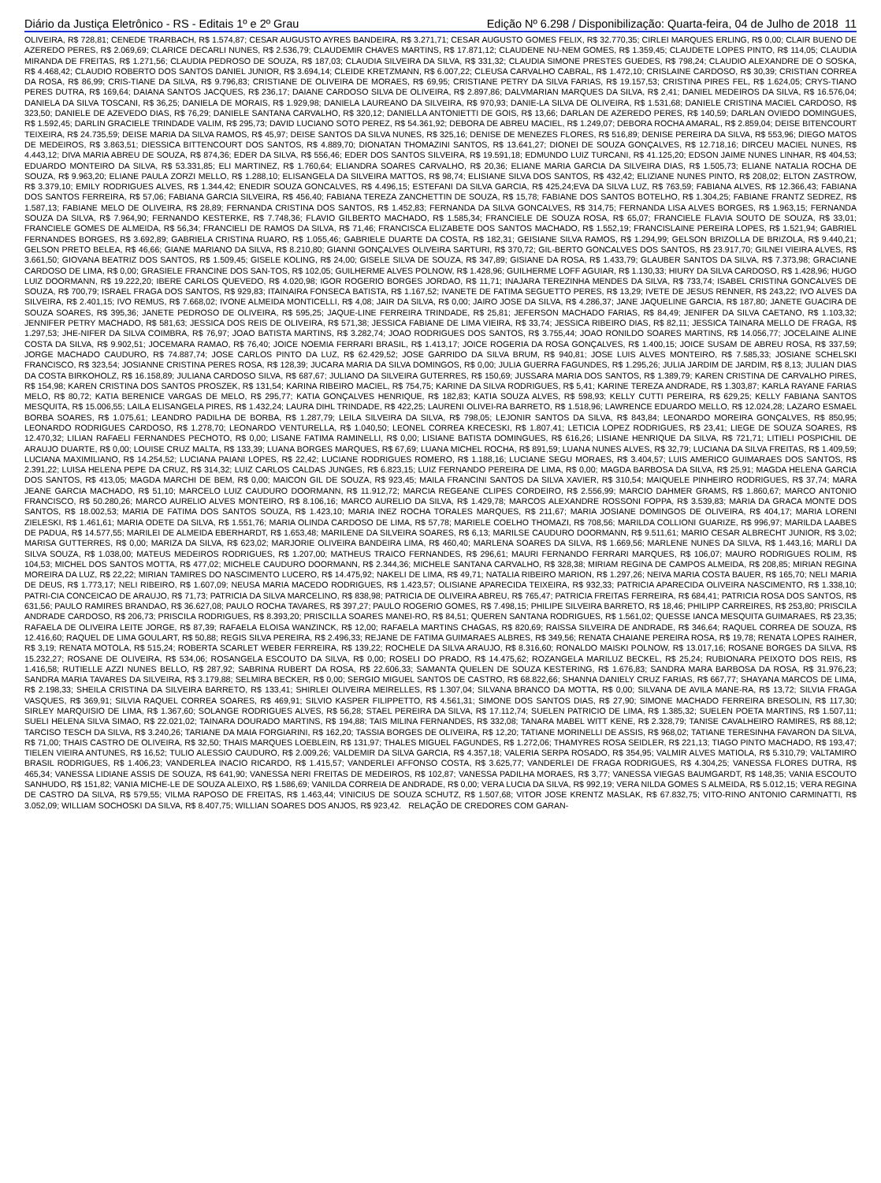Diário da Justiça Eletrônico - RS - Editais 1º e 2º Grau Edição Nº 6.298 / Disponibilização: Quarta-feira, 04 de Julho de 2018 11
OLIVEIRA, R$ 728,81; CENEDE TRARBACH, R$ 1.574,87; CESAR AUGUSTO AYRES BANDEIRA, R$ 3.271,71; CESAR AUGUSTO GOMES FELIX, R$ 32.770,35; CIRLEI MARQUES ERLING, R$ 0,00; CLAIR BUENO DE AZEREDO PERES, R$ 2.069,69; CLARICE DECARLI NUNES, R$ 2.536,79; CLAUDEMIR CHAVES MARTINS, R$ 17.871,12; CLAUDENE NU-NEM GOMES, R$ 1.359,45; CLAUDETE LOPES PINTO, R$ 114,05; CLAUDIA MIRANDA DE FREITAS, R$ 1.271,56; CLAUDIA PEDROSO DE SOUZA, R$ 187,03; CLAUDIA SILVEIRA DA SILVA, R$ 331,32; CLAUDIA SIMONE PRESTES GUEDES, R$ 798,24; CLAUDIO ALEXANDRE DE O SOSKA, R$ 4.468,42; CLAUDIO ROBERTO DOS SANTOS DANIEL JUNIOR, R$ 3.694,14; CLEIDE KRETZMANN, R$ 6.007,22; CLEUSA CARVALHO CABRAL, R$ 1.472,10; CRISLAINE CARDOSO, R$ 30,39; CRISTIAN CORREA DA ROSA, R$ 86,99; CRIS-TIANE DA SILVA, R$ 9.796,83; CRISTIANE DE OLIVEIRA DE MORAES, R$ 69,95; CRISTIANE PETRY DA SILVA FARIAS, R$ 19.157,53; CRISTINA PIRES FEL, R$ 1.624,05; CRYS-TIANO PERES DUTRA, R$ 169,64; DAIANA SANTOS JACQUES, R$ 236,17; DAIANE CARDOSO SILVA DE OLIVEIRA, R$ 2.897,86; DALVMARIAN MARQUES DA SILVA, R$ 2,41; DANIEL MEDEIROS DA SILVA, R$ 16.576,04; DANIELA DA SILVA TOSCANI, R$ 36,25; DANIELA DE MORAIS, R$ 1.929,98; DANIELA LAUREANO DA SILVEIRA, R$ 970,93; DANIE-LA SILVA DE OLIVEIRA, R$ 1.531,68; DANIELE CRISTINA MACIEL CARDOSO, R$ 323,50; DANIELE DE AZEVEDO DIAS, R$ 76,29; DANIELE SANTANA CARVALHO, R$ 320,12; DANIELLA ANTONIETTI DE GOIS, R$ 13,66; DARLAN DE AZEREDO PERES, R$ 140,59; DARLAN OVIEDO DOMINGUES, R$ 1.592,45; DARLIN GRACIELE TRINDADE VALIM, R$ 295,73; DAVID LUCIANO SOTO PEREZ, R$ 54.361,92; DEBORA DE ABREU MACIEL, R$ 1.249,07; DEBORA ROCHA AMARAL, R$ 2.859,04; DEISE BITENCOURT TEIXEIRA, R$ 24.735,59; DEISE MARIA DA SILVA RAMOS, R$ 45,97; DEISE SANTOS DA SILVA NUNES, R$ 325,16; DENISE DE MENEZES FLORES, R$ 516,89; DENISE PEREIRA DA SILVA, R$ 553,96; DIEGO MATOS DE MEDEIROS, R$ 3.863,51; DIESSICA BITTENCOURT DOS SANTOS, R$ 4.889,70; DIONATAN THOMAZINI SANTOS, R$ 13.641,27; DIONEI DE SOUZA GONÇALVES, R$ 12.718,16; DIRCEU MACIEL NUNES, R$ 4.443,12; DIVA MARIA ABREU DE SOUZA, R$ 874,36; EDER DA SILVA, R$ 556,46; EDER DOS SANTOS SILVEIRA, R$ 19.591,18; EDMUNDO LUIZ TURCANI, R$ 41.125,20; EDSON JAIME NUNES LINHAR, R$ 404,53; EDUARDO MONTEIRO DA SILVA, R$ 53.331,85; ELI MARTINEZ, R$ 1.760,64; ELIANDRA SOARES CARVALHO, R$ 20,36; ELIANE MARIA GARCIA DA SILVEIRA DIAS, R$ 1.505,73; ELIANE NATALIA ROCHA DE SOUZA, R$ 9.963,20; ELIANE PAULA ZORZI MELLO, R$ 1.288,10; ELISANGELA DA SILVEIRA MATTOS, R$ 98,74; ELISIANE SILVA DOS SANTOS, R$ 432,42; ELIZIANE NUNES PINTO, R$ 208,02; ELTON ZASTROW, R$ 3.379,10; EMILY RODRIGUES ALVES, R$ 1.344,42; ENEDIR SOUZA GONCALVES, R$ 4.496,15; ESTEFANI DA SILVA GARCIA, R$ 425,24;EVA DA SILVA LUZ, R$ 763,59; FABIANA ALVES, R$ 12.366,43; FABIANA DOS SANTOS FERREIRA, R$ 57,06; FABIANA GARCIA SILVEIRA, R$ 456,40; FABIANA TEREZA ZANCHETTIN DE SOUZA, R$ 15,78; FABIANE DOS SANTOS BOTELHO, R$ 1.304,25; FABIANE FRANTZ SEDREZ, R$ 1.587,13; FABIANE MELO DE OLIVEIRA, R$ 28,89; FERNANDA CRISTINA DOS SANTOS, R$ 1.452,83; FERNANDA DA SILVA GONCALVES, R$ 314,75; FERNANDA LISA ALVES BORGES, R$ 1.963,15; FERNANDA SOUZA DA SILVA, R$ 7.964,90; FERNANDO KESTERKE, R$ 7.748,36; FLAVIO GILBERTO MACHADO, R$ 1.585,34; FRANCIELE DE SOUZA ROSA, R$ 65,07; FRANCIELE FLAVIA SOUTO DE SOUZA, R$ 33,01; FRANCIELE GOMES DE ALMEIDA, R$ 56,34; FRANCIELI DE RAMOS DA SILVA, R$ 71,46; FRANCISCA ELIZABETE DOS SANTOS MACHADO, R$ 1.552,19; FRANCISLAINE PEREIRA LOPES, R$ 1.521,94; GABRIEL FERNANDES BORGES, R$ 3.692,89; GABRIELA CRISTINA RUARO, R$ 1.055,46; GABRIELE DUARTE DA COSTA, R$ 182,31; GEISIANE SILVA RAMOS, R$ 1.294,99; GELSON BRIZOLLA DE BRIZOLA, R$ 9.440,21; GELSON PRETO BELEA, R$ 46,66; GIANE MARIANO DA SILVA, R$ 8.210,80; GIANNI GONÇALVES OLIVEIRA SARTURI, R$ 370,72; GIL-BERTO GONCALVES DOS SANTOS, R$ 23.917,70; GILNEI VIEIRA ALVES, R$ 3.661,50; GIOVANA BEATRIZ DOS SANTOS, R$ 1.509,45; GISELE KOLING, R$ 24,00; GISELE SILVA DE SOUZA, R$ 347,89; GISIANE DA ROSA, R$ 1.433,79; GLAUBER SANTOS DA SILVA, R$ 7.373,98; GRACIANE CARDOSO DE LIMA, R$ 0,00; GRASIELE FRANCINE DOS SAN-TOS, R$ 102,05; GUILHERME ALVES POLNOW, R$ 1.428,96; GUILHERME LOFF AGUIAR, R$ 1.130,33; HIURY DA SILVA CARDOSO, R$ 1.428,96; HUGO LUIZ DOORMANN, R$ 19.222,20; IBERE CARLOS QUEVEDO, R$ 4.020,98; IGOR ROGERIO BORGES JORDAO, R$ 11,71; INAJARA TEREZINHA MENDES DA SILVA, R$ 733,74; ISABEL CRISTINA GONCALVES DE SOUZA, R$ 700,79; ISRAEL FRAGA DOS SANTOS, R$ 929,83; ITAINAIRA FONSECA BATISTA, R$ 1.167,52; IVANETE DE FATIMA SEGUETTO PERES, R$ 13,29; IVETE DE JESUS RENNER, R$ 243,22; IVO ALVES DA SILVEIRA, R$ 2.401,15; IVO REMUS, R$ 7.668,02; IVONE ALMEIDA MONTICELLI, R$ 4,08; JAIR DA SILVA, R$ 0,00; JAIRO JOSE DA SILVA, R$ 4.286,37; JANE JAQUELINE GARCIA, R$ 187,80; JANETE GUACIRA DE SOUZA SOARES, R$ 395,36; JANETE PEDROSO DE OLIVEIRA, R$ 595,25; JAQUE-LINE FERREIRA TRINDADE, R$ 25,81; JEFERSON MACHADO FARIAS, R$ 84,49; JENIFER DA SILVA CAETANO, R$ 1.103,32; JENNIFER PETRY MACHADO, R$ 581,63; JESSICA DOS REIS DE OLIVEIRA, R$ 571,38; JESSICA FABIANE DE LIMA VIEIRA, R$ 33,74; JESSICA RIBEIRO DIAS, R$ 82,11; JESSICA TAINARA MELLO DE FRAGA, R$ 1.297,53; JHE-NIFER DA SILVA COIMBRA, R$ 76,97; JOAO BATISTA MARTINS, R$ 3.282,74; JOAO RODRIGUES DOS SANTOS, R$ 3.755,44; JOAO RONILDO SOARES MARTINS, R$ 14.056,77; JOCELAINE ALINE COSTA DA SILVA, R$ 9.902,51; JOCEMARA RAMAO, R$ 76,40; JOICE NOEMIA FERRARI BRASIL, R$ 1.413,17; JOICE ROGERIA DA ROSA GONÇALVES, R$ 1.400,15; JOICE SUSAM DE ABREU ROSA, R$ 337,59; JORGE MACHADO CAUDURO, R$ 74.887,74; JOSE CARLOS PINTO DA LUZ, R$ 62.429,52; JOSE GARRIDO DA SILVA BRUM, R$ 940,81; JOSE LUIS ALVES MONTEIRO, R$ 7.585,33; JOSIANE SCHELSKI FRANCISCO, R$ 323,54; JOSIANNE CRISTINA PERES ROSA, R$ 128,39; JUCARA MARIA DA SILVA DOMINGOS, R$ 0,00; JULIA GUERRA FAGUNDES, R$ 1.295,26; JULIA JARDIM DE JARDIM, R$ 8,13; JULIAN DIAS DA COSTA BIRKOHOLZ, R$ 16.158,89; JULIANA CARDOSO SILVA, R$ 687,67; JULIANO DA SILVEIRA GUTERRES, R$ 150,69; JUSSARA MARIA DOS SANTOS, R$ 1.389,79; KAREN CRISTINA DE CARVALHO PIRES, R$ 154,98; KAREN CRISTINA DOS SANTOS PROSZEK, R$ 131,54; KARINA RIBEIRO MACIEL, R$ 754,75; KARINE DA SILVA RODRIGUES, R$ 5,41; KARINE TEREZA ANDRADE, R$ 1.303,87; KARLA RAYANE FARIAS MELO, R$ 80,72; KATIA BERENICE VARGAS DE MELO, R$ 295,77; KATIA GONÇALVES HENRIQUE, R$ 182,83; KATIA SOUZA ALVES, R$ 598,93; KELLY CUTTI PEREIRA, R$ 629,25; KELLY FABIANA SANTOS MESQUITA, R$ 15.006,55; LAILA ELISANGELA PIRES, R$ 1.432,24; LAURA DIHL TRINDADE, R$ 422,25; LAURENI OLIVEI-RA BARRETO, R$ 1.518,96; LAWRENCE EDUARDO MELLO, R$ 12.024,28; LAZARO ESMAEL BORBA SOARES, R$ 1.075,61; LEANDRO PADILHA DE BORBA, R$ 1.287,79; LEILA SILVEIRA DA SILVA, R$ 798,05; LEJONIR SANTOS DA SILVA, R$ 843,84; LEONARDO MOREIRA GONÇALVES, R$ 850,95; LEONARDO RODRIGUES CARDOSO, R$ 1.278,70; LEONARDO VENTURELLA, R$ 1.040,50; LEONEL CORREA KRECESKI, R$ 1.807,41; LETICIA LOPEZ RODRIGUES, R$ 23,41; LIEGE DE SOUZA SOARES, R$ 12.470,32; LILIAN RAFAELI FERNANDES PECHOTO, R$ 0,00; LISANE FATIMA RAMINELLI, R$ 0,00; LISIANE BATISTA DOMINGUES, R$ 616,26; LISIANE HENRIQUE DA SILVA, R$ 721,71; LITIELI POSPICHIL DE ARAUJO DUARTE, R$ 0,00; LOUISE CRUZ MALTA, R$ 133,39; LUANA BORGES MARQUES, R$ 67,69; LUANA MICHEL ROCHA, R$ 891,59; LUANA NUNES ALVES, R$ 32,79; LUCIANA DA SILVA FREITAS, R$ 1.409,59; LUCIANA MAXIMILIANO, R$ 14.254,52; LUCIANA PAIANI LOPES, R$ 22,42; LUCIANE RODRIGUES ROMERO, R$ 1.188,16; LUCIANE SEGU MORAES, R$ 3.404,57; LUIS AMERICO GUIMARAES DOS SANTOS, R$ 2.391,22; LUISA HELENA PEPE DA CRUZ, R$ 314,32; LUIZ CARLOS CALDAS JUNGES, R$ 6.823,15; LUIZ FERNANDO PEREIRA DE LIMA, R$ 0,00; MAGDA BARBOSA DA SILVA, R$ 25,91; MAGDA HELENA GARCIA DOS SANTOS, R$ 413,05; MAGDA MARCHI DE BEM, R$ 0,00; MAICON GIL DE SOUZA, R$ 923,45; MAILA FRANCINI SANTOS DA SILVA XAVIER, R$ 310,54; MAIQUELE PINHEIRO RODRIGUES, R$ 37,74; MARA JEANE GARCIA MACHADO, R$ 51,10; MARCELO LUIZ CAUDURO DOORMANN, R$ 11.912,72; MARCIA REGEANE CLIPES CORDEIRO, R$ 2.556,99; MARCIO DAHMER GRAMS, R$ 1.860,67; MARCO ANTONIO FRANCISCO, R$ 50.280,26; MARCO AURELIO ALVES MONTEIRO, R$ 8.106,16; MARCO AURELIO DA SILVA, R$ 1.429,78; MARCOS ALEXANDRE ROSSONI FOPPA, R$ 3.539,83; MARIA DA GRACA MONTE DOS SANTOS, R$ 18.002,53; MARIA DE FATIMA DOS SANTOS SOUZA, R$ 1.423,10; MARIA INEZ ROCHA TORALES MARQUES, R$ 211,67; MARIA JOSIANE DOMINGOS DE OLIVEIRA, R$ 404,17; MARIA LORENI ZIELESKI, R$ 1.461,61; MARIA ODETE DA SILVA, R$ 1.551,76; MARIA OLINDA CARDOSO DE LIMA, R$ 57,78; MARIELE COELHO THOMAZI, R$ 708,56; MARILDA COLLIONI GUARIZE, R$ 996,97; MARILDA LAABES DE PADUA, R$ 14.577,55; MARILEI DE ALMEIDA EBERHARDT, R$ 1.653,48; MARILENE DA SILVEIRA SOARES, R$ 6,13; MARILSE CAUDURO DOORMANN, R$ 9.511,61; MARIO CESAR ALBRECHT JUNIOR, R$ 3,02; MARISA GUTTERRES, R$ 0,00; MARIZA DA SILVA, R$ 623,02; MARJORIE OLIVEIRA BANDEIRA LIMA, R$ 460,40; MARLENA SOARES DA SILVA, R$ 1.669,56; MARLENE NUNES DA SILVA, R$ 1.443,16; MARLI DA SILVA SOUZA, R$ 1.038,00; MATEUS MEDEIROS RODRIGUES, R$ 1.207,00; MATHEUS TRAICO FERNANDES, R$ 296,61; MAURI FERNANDO FERRARI MARQUES, R$ 106,07; MAURO RODRIGUES ROLIM, R$ 104,53; MICHEL DOS SANTOS MOTTA, R$ 477,02; MICHELE CAUDURO DOORMANN, R$ 2.344,36; MICHELE SANTANA CARVALHO, R$ 328,38; MIRIAM REGINA DE CAMPOS ALMEIDA, R$ 208,85; MIRIAN REGINA MOREIRA DA LUZ, R$ 22,22; MIRIAN TAMIRES DO NASCIMENTO LUCERO, R$ 14.475,92; NAKELI DE LIMA, R$ 49,71; NATALIA RIBEIRO MARION, R$ 1.297,26; NEIVA MARIA COSTA BAUER, R$ 165,70; NELI MARIA DE DEUS, R$ 1.773,17; NELI RIBEIRO, R$ 1.607,09; NEUSA MARIA MACEDO RODRIGUES, R$ 1.423,57; OLISIANE APARECIDA TEIXEIRA, R$ 932,33; PATRICIA APARECIDA OLIVEIRA NASCIMENTO, R$ 1.338,10; PATRI-CIA CONCEICAO DE ARAUJO, R$ 71,73; PATRICIA DA SILVA MARCELINO, R$ 838,98; PATRICIA DE OLIVEIRA ABREU, R$ 765,47; PATRICIA FREITAS FERREIRA, R$ 684,41; PATRICIA ROSA DOS SANTOS, R$ 631,56; PAULO RAMIRES BRANDAO, R$ 36.627,08; PAULO ROCHA TAVARES, R$ 397,27; PAULO ROGERIO GOMES, R$ 7.498,15; PHILIPE SILVEIRA BARRETO, R$ 18,46; PHILIPP CARREIRES, R$ 253,80; PRISCILA ANDRADE CARDOSO, R$ 206,73; PRISCILA RODRIGUES, R$ 8.393,20; PRISCILLA SOARES MANEI-RO, R$ 84,51; QUEREN SANTANA RODRIGUES, R$ 1.561,02; QUESSE IANCA MESQUITA GUIMARAES, R$ 23,35; RAFAELA DE OLIVEIRA LEITE JORGE, R$ 87,39; RAFAELA ELOISA WANZINCK, R$ 12,00; RAFAELA MARTINS CHAGAS, R$ 820,69; RAISSA SILVEIRA DE ANDRADE, R$ 346,64; RAQUEL CORREA DE SOUZA, R$ 12.416,60; RAQUEL DE LIMA GOULART, R$ 50,88; REGIS SILVA PEREIRA, R$ 2.496,33; REJANE DE FATIMA GUIMARAES ALBRES, R$ 349,56; RENATA CHAIANE PEREIRA ROSA, R$ 19,78; RENATA LOPES RAIHER, R$ 3,19; RENATA MOTOLA, R$ 515,24; ROBERTA SCARLET WEBER FERREIRA, R$ 139,22; ROCHELE DA SILVA ARAUJO, R$ 8.316,60; RONALDO MAISKI POLNOW, R$ 13.017,16; ROSANE BORGES DA SILVA, R$ 15.232,27; ROSANE DE OLIVEIRA, R$ 534,06; ROSANGELA ESCOUTO DA SILVA, R$ 0,00; ROSELI DO PRADO, R$ 14.475,62; ROZANGELA MARILUZ BECKEL, R$ 25,24; RUBIONARA PEIXOTO DOS REIS, R$ 1.416,58; RUTIELLE AZZI NUNES BELLO, R$ 287,92; SABRINA RUBERT DA ROSA, R$ 22.606,33; SAMANTA QUELEN DE SOUZA KESTERING, R$ 1.676,83; SANDRA MARA BARBOSA DA ROSA, R$ 31.976,23; SANDRA MARIA TAVARES DA SILVEIRA, R$ 3.179,88; SELMIRA BECKER, R$ 0,00; SERGIO MIGUEL SANTOS DE CASTRO, R$ 68.822,66; SHANNA DANIELY CRUZ FARIAS, R$ 667,77; SHAYANA MARCOS DE LIMA, R$ 2.198,33; SHEILA CRISTINA DA SILVEIRA BARRETO, R$ 133,41; SHIRLEI OLIVEIRA MEIRELLES, R$ 1.307,04; SILVANA BRANCO DA MOTTA, R$ 0,00; SILVANA DE AVILA MANE-RA, R$ 13,72; SILVIA FRAGA VASQUES, R$ 369,91; SILVIA RAQUEL CORREA SOARES, R$ 469,91; SILVIO KASPER FILIPPETTO, R$ 4.561,31; SIMONE DOS SANTOS DIAS, R$ 27,90; SIMONE MACHADO FERREIRA BRESOLIN, R$ 117,30; SIRLEY MARQUISIO DE LIMA, R$ 1.367,60; SOLANGE RODRIGUES ALVES, R$ 56,28; STAEL PEREIRA DA SILVA, R$ 17.112,74; SUELEN PATRICIO DE LIMA, R$ 1.385,32; SUELEN POETA MARTINS, R$ 1.507,11; SUELI HELENA SILVA SIMAO, R$ 22.021,02; TAINARA DOURADO MARTINS, R$ 194,88; TAIS MILINA FERNANDES, R$ 332,08; TANARA MABEL WITT KENE, R$ 2.328,79; TANISE CAVALHEIRO RAMIRES, R$ 88,12; TARCISO TESCH DA SILVA, R$ 3.240,26; TARIANE DA MAIA FORGIARINI, R$ 162,20; TASSIA BORGES DE OLIVEIRA, R$ 12,20; TATIANE MORINELLI DE ASSIS, R$ 968,02; TATIANE TERESINHA FAVARON DA SILVA, R$ 71,00; THAIS CASTRO DE OLIVEIRA, R$ 32,50; THAIS MARQUES LOEBLEIN, R$ 131,97; THALES MIGUEL FAGUNDES, R$ 1.272,06; THAMYRES ROSA SEIDLER, R$ 221,13; TIAGO PINTO MACHADO, R$ 193,47; TIELEN VIEIRA ANTUNES, R$ 16,52; TULIO ALESSIO CAUDURO, R$ 2.009,26; VALDEMIR DA SILVA GARCIA, R$ 4.357,18; VALERIA SERPA ROSADO, R$ 354,95; VALMIR ALVES MATIOLA, R$ 5.310,79; VALTAMIRO BRASIL RODRIGUES, R$ 1.406,23; VANDERLEA INACIO RICARDO, R$ 1.415,57; VANDERLEI AFFONSO COSTA, R$ 3.625,77; VANDERLEI DE FRAGA RODRIGUES, R$ 4.304,25; VANESSA FLORES DUTRA, R$ 465,34; VANESSA LIDIANE ASSIS DE SOUZA, R$ 641,90; VANESSA NERI FREITAS DE MEDEIROS, R$ 102,87; VANESSA PADILHA MORAES, R$ 3,77; VANESSA VIEGAS BAUMGARDT, R$ 148,35; VANIA ESCOUTO SANHUDO, R$ 151,82; VANIA MICHE-LE DE SOUZA ALEIXO, R$ 1.586,69; VANILDA CORREIA DE ANDRADE, R$ 0,00; VERA LUCIA DA SILVA, R$ 992,19; VERA NILDA GOMES S ALMEIDA, R$ 5.012,15; VERA REGINA DE CASTRO DA SILVA, R$ 579,55; VILMA RAPOSO DE FREITAS, R$ 1.463,44; VINICIUS DE SOUZA SCHUTZ, R$ 1.507,68; VITOR JOSE KRENTZ MASLAK, R$ 67.832,75; VITO-RINO ANTONIO CARMINATTI, R$ 3.052,09; WILLIAM SOCHOSKI DA SILVA, R$ 8.407,75; WILLIAN SOARES DOS ANJOS, R$ 923,42. RELAÇÃO DE CREDORES COM GARAN-